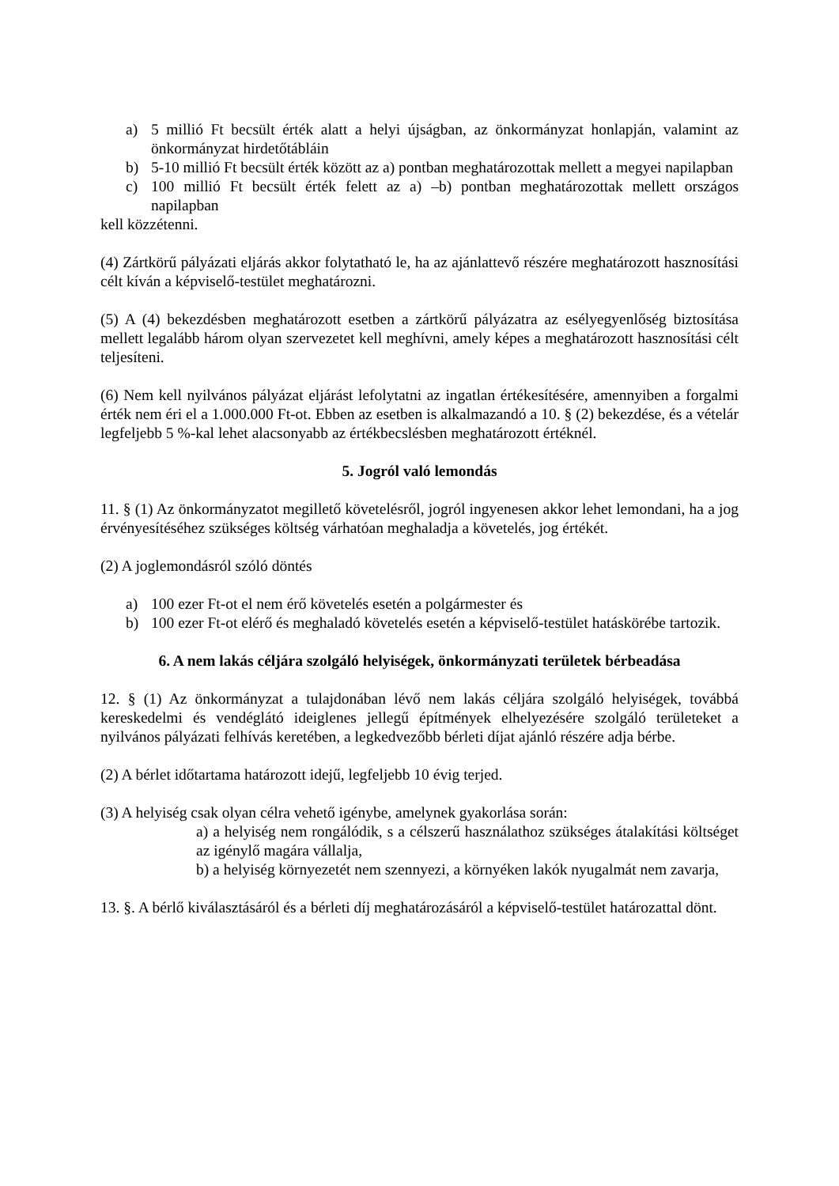a) 5 millió Ft becsült érték alatt a helyi újságban, az önkormányzat honlapján, valamint az önkormányzat hirdetőtábláin
b) 5-10 millió Ft becsült érték között az a) pontban meghatározottak mellett a megyei napilapban
c) 100 millió Ft becsült érték felett az a) –b) pontban meghatározottak mellett országos napilapban
kell közzétenni.
(4) Zártkörű pályázati eljárás akkor folytatható le, ha az ajánlattevő részére meghatározott hasznosítási célt kíván a képviselő-testület meghatározni.
(5) A (4) bekezdésben meghatározott esetben a zártkörű pályázatra az esélyegyenlőség biztosítása mellett legalább három olyan szervezetet kell meghívni, amely képes a meghatározott hasznosítási célt teljesíteni.
(6) Nem kell nyilvános pályázat eljárást lefolytatni az ingatlan értékesítésére, amennyiben a forgalmi érték nem éri el a 1.000.000 Ft-ot. Ebben az esetben is alkalmazandó a 10. § (2) bekezdése, és a vételár legfeljebb 5 %-kal lehet alacsonyabb az értékbecslésben meghatározott értéknél.
5. Jogról való lemondás
11. § (1) Az önkormányzatot megillető követelésről, jogról ingyenesen akkor lehet lemondani, ha a jog érvényesítéséhez szükséges költség várhatóan meghaladja a követelés, jog értékét.
(2) A joglemondásról szóló döntés
a) 100 ezer Ft-ot el nem érő követelés esetén a polgármester és
b) 100 ezer Ft-ot elérő és meghaladó követelés esetén a képviselő-testület hatáskörébe tartozik.
6. A nem lakás céljára szolgáló helyiségek, önkormányzati területek bérbeadása
12. § (1) Az önkormányzat a tulajdonában lévő nem lakás céljára szolgáló helyiségek, továbbá kereskedelmi és vendéglátó ideiglenes jellegű építmények elhelyezésére szolgáló területeket a nyilvános pályázati felhívás keretében, a legkedvezőbb bérleti díjat ajánló részére adja bérbe.
(2) A bérlet időtartama határozott idejű, legfeljebb 10 évig terjed.
(3) A helyiség csak olyan célra vehető igénybe, amelynek gyakorlása során:
a) a helyiség nem rongálódik, s a célszerű használathoz szükséges átalakítási költséget az igénylő magára vállalja,
b) a helyiség környezetét nem szennyezi, a környéken lakók nyugalmát nem zavarja,
13. §. A bérlő kiválasztásáról és a bérleti díj meghatározásáról a képviselő-testület határozattal dönt.